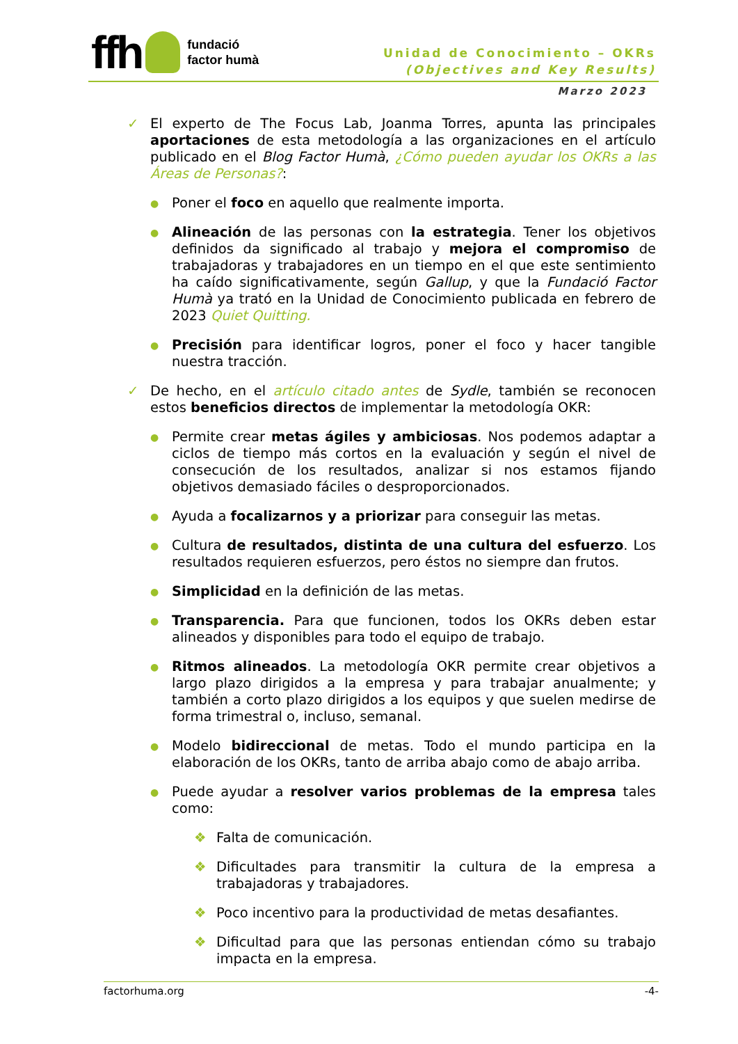ffh
fundació
factor humà
Unidad de Conocimiento – OKRs
(Objectives and Key Results)
Marzo 2023
✓ El experto de The Focus Lab, Joanma Torres, apunta las principales aportaciones de esta metodología a las organizaciones en el artículo publicado en el Blog Factor Humà, ¿Cómo pueden ayudar los OKRs a las Áreas de Personas?:
●
Poner el foco en aquello que realmente importa.
●
Alineación de las personas con la estrategia. Tener los objetivos definidos da significado al trabajo y mejora el compromiso de trabajadoras y trabajadores en un tiempo en el que este sentimiento ha caído significativamente, según Gallup, y que la Fundació Factor Humà ya trató en la Unidad de Conocimiento publicada en febrero de 2023 Quiet Quitting.
●
Precisión para identificar logros, poner el foco y hacer tangible nuestra tracción.
✓ De hecho, en el artículo citado antes de Sydle, también se reconocen estos beneficios directos de implementar la metodología OKR:
●
Permite crear metas ágiles y ambiciosas. Nos podemos adaptar a ciclos de tiempo más cortos en la evaluación y según el nivel de consecución de los resultados, analizar si nos estamos fijando objetivos demasiado fáciles o desproporcionados.
●
Ayuda a focalizarnos y a priorizar para conseguir las metas.
●
Cultura de resultados, distinta de una cultura del esfuerzo. Los resultados requieren esfuerzos, pero éstos no siempre dan frutos.
●
Simplicidad en la definición de las metas.
●
Transparencia. Para que funcionen, todos los OKRs deben estar alineados y disponibles para todo el equipo de trabajo.
●
Ritmos alineados. La metodología OKR permite crear objetivos a largo plazo dirigidos a la empresa y para trabajar anualmente; y también a corto plazo dirigidos a los equipos y que suelen medirse de forma trimestral o, incluso, semanal.
●
Modelo bidireccional de metas. Todo el mundo participa en la elaboración de los OKRs, tanto de arriba abajo como de abajo arriba.
●
Puede ayudar a resolver varios problemas de la empresa tales como:
❖ Falta de comunicación.
❖ Dificultades para transmitir la cultura de la empresa a trabajadoras y trabajadores.
❖ Poco incentivo para la productividad de metas desafiantes.
❖ Dificultad para que las personas entiendan cómo su trabajo impacta en la empresa.
factorhuma.org -4-